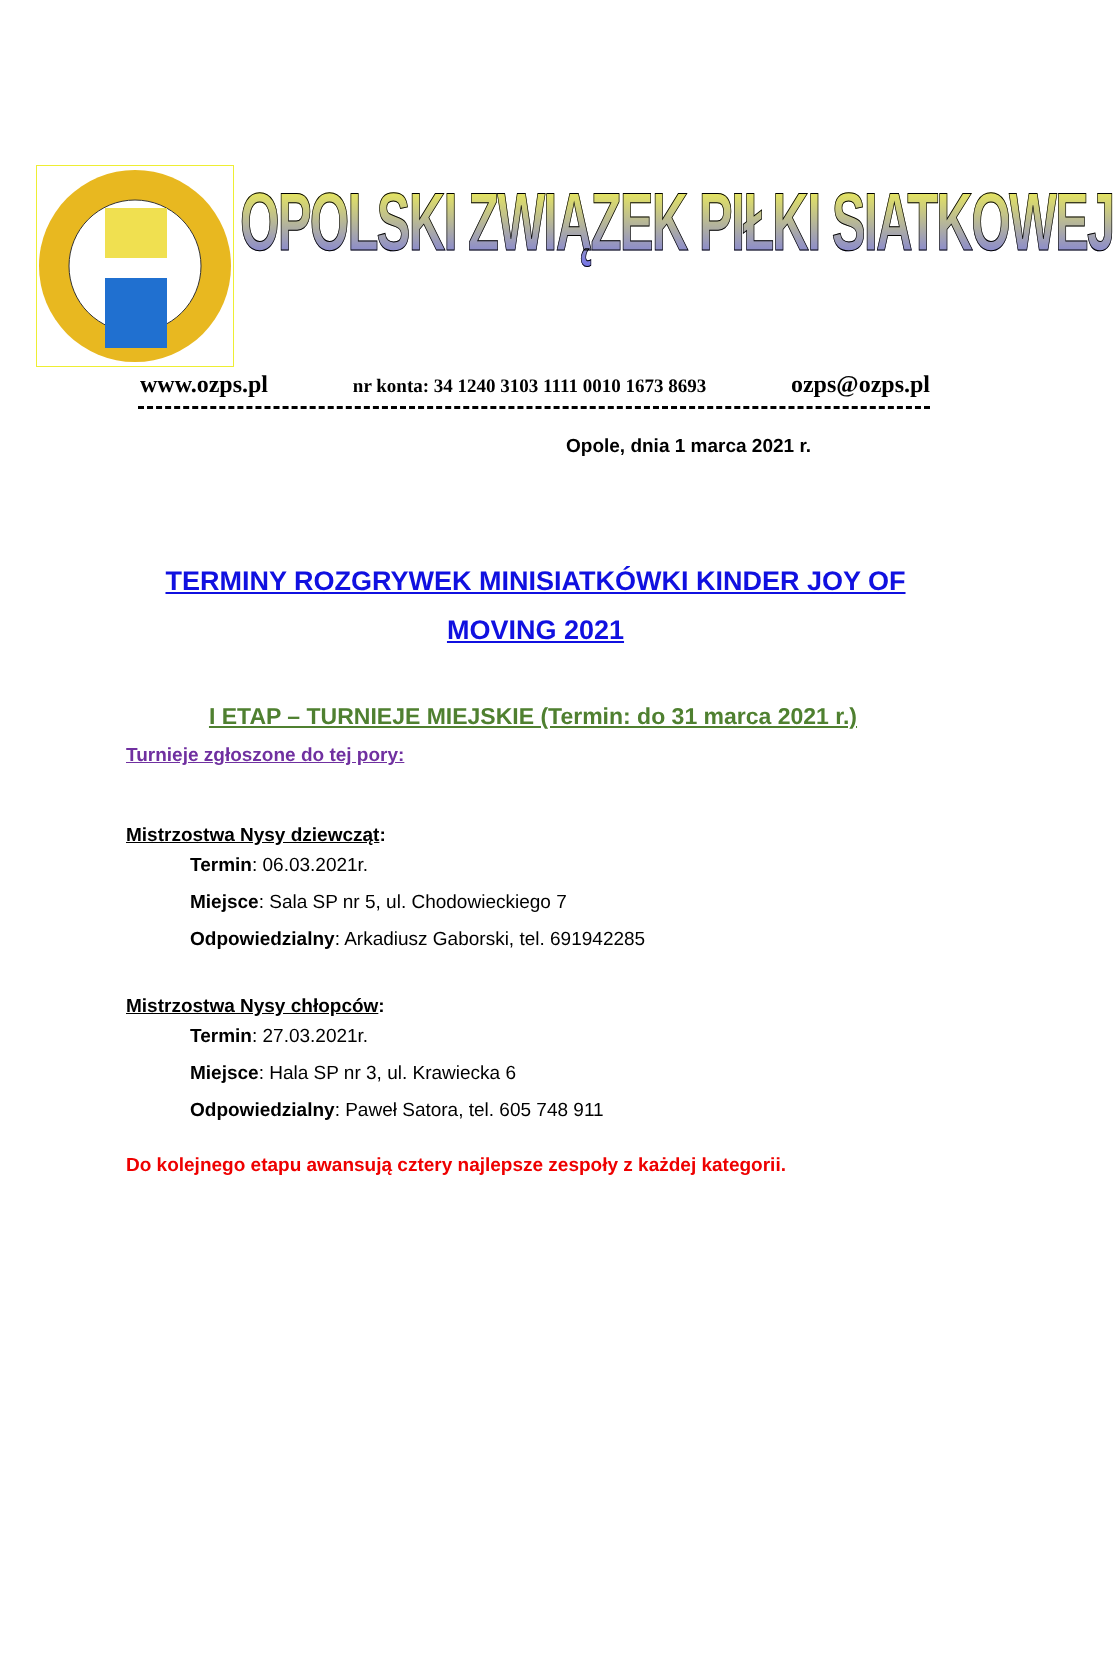OPOLSKI ZWIĄZEK PIŁKI SIATKOWEJ
www.ozps.pl nr konta: 34 1240 3103 1111 0010 1673 8693 ozps@ozps.pl
Opole, dnia 1 marca 2021 r.
TERMINY ROZGRYWEK MINISIATKÓWKI KINDER JOY OF MOVING 2021
I ETAP – TURNIEJE MIEJSKIE (Termin: do 31 marca 2021 r.)
Turnieje zgłoszone do tej pory:
Mistrzostwa Nysy dziewcząt:
Termin: 06.03.2021r.
Miejsce: Sala SP nr 5, ul. Chodowieckiego 7
Odpowiedzialny: Arkadiusz Gaborski, tel. 691942285
Mistrzostwa Nysy chłopców:
Termin: 27.03.2021r.
Miejsce: Hala SP nr 3, ul. Krawiecka 6
Odpowiedzialny: Paweł Satora, tel. 605 748 911
Do kolejnego etapu awansują cztery najlepsze zespoły z każdej kategorii.